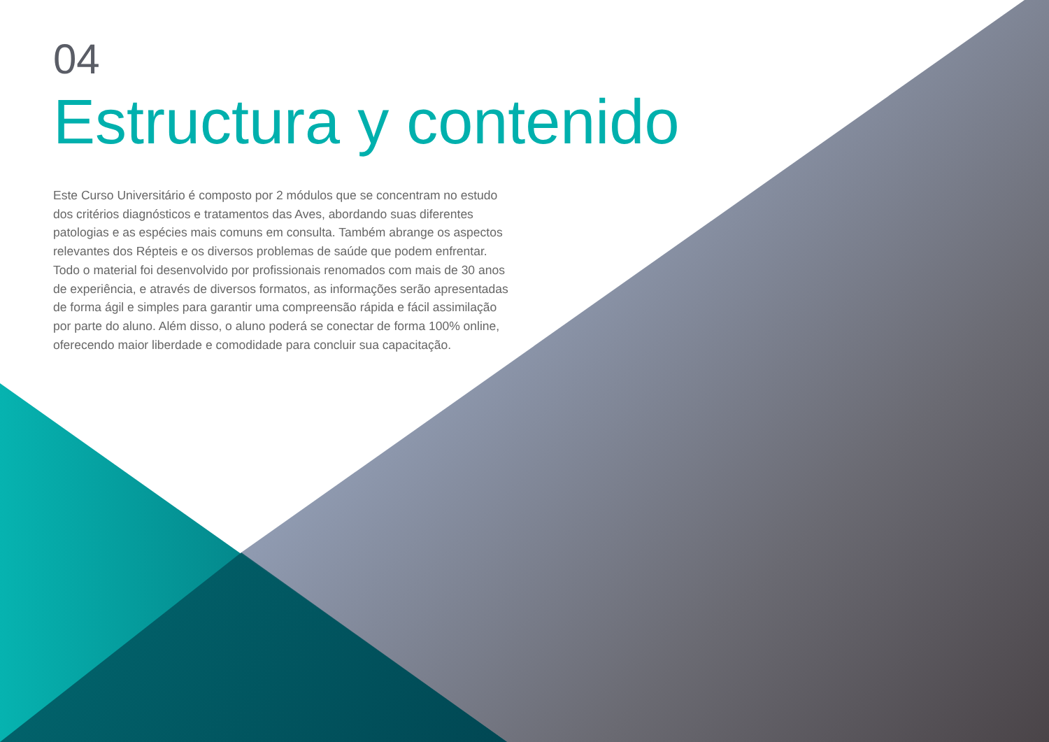04
Estructura y contenido
Este Curso Universitário é composto por 2 módulos que se concentram no estudo dos critérios diagnósticos e tratamentos das Aves, abordando suas diferentes patologias e as espécies mais comuns em consulta. Também abrange os aspectos relevantes dos Répteis e os diversos problemas de saúde que podem enfrentar. Todo o material foi desenvolvido por profissionais renomados com mais de 30 anos de experiência, e através de diversos formatos, as informações serão apresentadas de forma ágil e simples para garantir uma compreensão rápida e fácil assimilação por parte do aluno. Além disso, o aluno poderá se conectar de forma 100% online, oferecendo maior liberdade e comodidade para concluir sua capacitação.